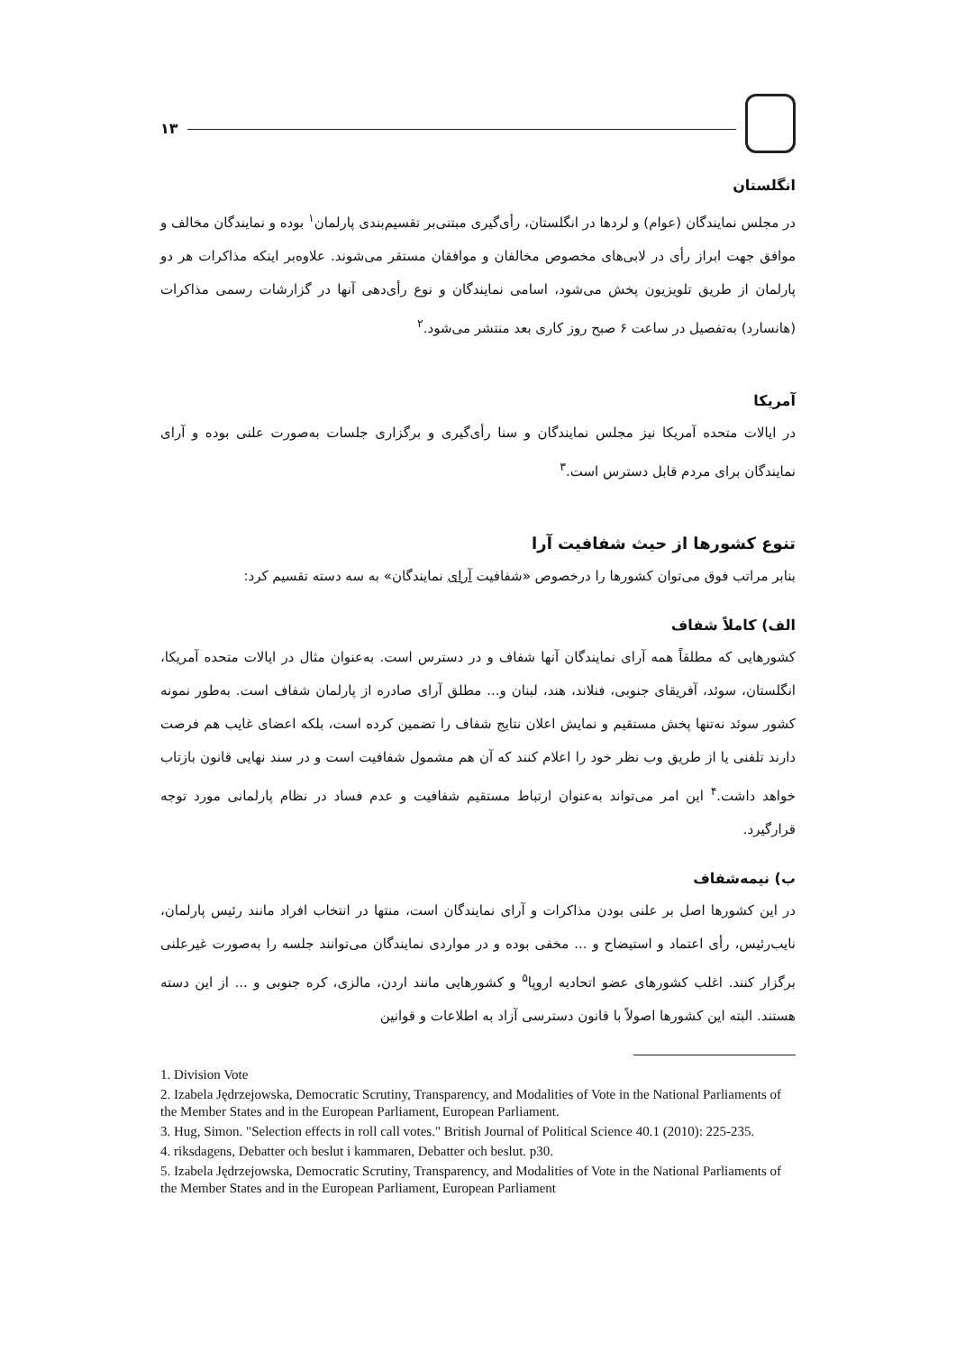۱۳
انگلستان
در مجلس نمایندگان (عوام) و لردها در انگلستان، رأی‌گیری مبتنی‌بر تقسیم‌بندی پارلمان<sup>۱</sup> بوده و نمایندگان مخالف و موافق جهت ابراز رأی در لابی‌های مخصوص مخالفان و موافقان مستقر می‌شوند. علاوه‌بر اینکه مذاکرات هر دو پارلمان از طریق تلویزیون پخش می‌شود، اسامی نمایندگان و نوع رأی‌دهی آنها در گزارشات رسمی مذاکرات (هانسارد) به‌تفصیل در ساعت ۶ صبح روز کاری بعد منتشر می‌شود.<sup>۲</sup>
آمریکا
در ایالات متحده آمریکا نیز مجلس نمایندگان و سنا رأی‌گیری و برگزاری جلسات به‌صورت علنی بوده و آرای نمایندگان برای مردم قابل دسترس است.<sup>۳</sup>
تنوع کشورها از حیث شفافیت آرا
بنابر مراتب فوق می‌توان کشورها را درخصوص «شفافیت آرای نمایندگان» به سه دسته تقسیم کرد:
الف) کاملاً شفاف
کشورهایی که مطلقاً همه آرای نمایندگان آنها شفاف و در دسترس است. به‌عنوان مثال در ایالات متحده آمریکا، انگلستان، سوئد، آفریقای جنوبی، فنلاند، هند، لبنان و... مطلق آرای صادره از پارلمان شفاف است. به‌طور نمونه کشور سوئد نه‌تنها پخش مستقیم و نمایش اعلان نتایج شفاف را تضمین کرده است، بلکه اعضای غایب هم فرصت دارند تلفنی یا از طریق وب نظر خود را اعلام کنند که آن هم مشمول شفافیت است و در سند نهایی قانون بازتاب خواهد داشت.<sup>۴</sup> این امر می‌تواند به‌عنوان ارتباط مستقیم شفافیت و عدم فساد در نظام پارلمانی مورد توجه قرارگیرد.
ب) نیمه‌شفاف
در این کشورها اصل بر علنی بودن مذاکرات و آرای نمایندگان است، منتها در انتخاب افراد مانند رئیس پارلمان، نایب‌رئیس، رأی اعتماد و استیضاح و ... مخفی بوده و در مواردی نمایندگان می‌توانند جلسه را به‌صورت غیرعلنی برگزار کنند. اغلب کشورهای عضو اتحادیه اروپا<sup>۵</sup> و کشورهایی مانند اردن، مالزی، کره جنوبی و ... از این دسته هستند. البته این کشورها اصولاً با قانون دسترسی آزاد به اطلاعات و قوانین
1. Division Vote
2. Izabela Jędrzejowska, Democratic Scrutiny, Transparency, and Modalities of Vote in the National Parliaments of the Member States and in the European Parliament, European Parliament.
3. Hug, Simon. "Selection effects in roll call votes." British Journal of Political Science 40.1 (2010): 225-235.
4. riksdagens, Debatter och beslut i kammaren, Debatter och beslut. p30.
5. Izabela Jędrzejowska, Democratic Scrutiny, Transparency, and Modalities of Vote in the National Parliaments of the Member States and in the European Parliament, European Parliament